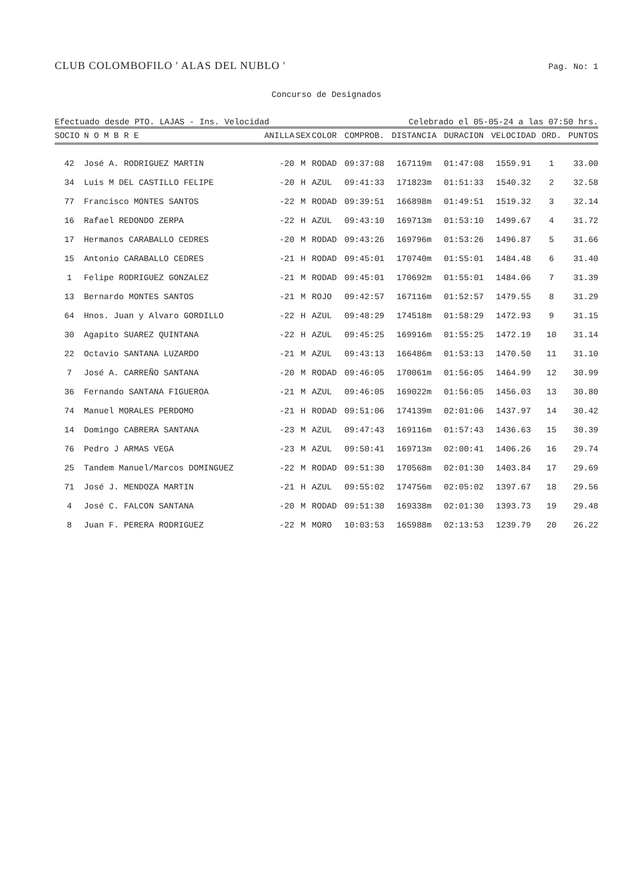CLUB COLOMBOFILO ' ALAS DEL NUBLO ' Pag. No: 1
Concurso de Designados
Efectuado desde PTO. LAJAS - Ins. Velocidad Celebrado el 05-05-24 a las 07:50 hrs.
| SOCIO | N O M B R E | ANILLA | SEX | COLOR | COMPROB. | DISTANCIA | DURACION | VELOCIDAD | ORD. | PUNTOS |
| --- | --- | --- | --- | --- | --- | --- | --- | --- | --- | --- |
| 42 | José A. RODRIGUEZ MARTIN | -20 | M | RODAD | 09:37:08 | 167119m | 01:47:08 | 1559.91 | 1 | 33.00 |
| 34 | Luis M DEL CASTILLO FELIPE | -20 | H | AZUL | 09:41:33 | 171823m | 01:51:33 | 1540.32 | 2 | 32.58 |
| 77 | Francisco MONTES SANTOS | -22 | M | RODAD | 09:39:51 | 166898m | 01:49:51 | 1519.32 | 3 | 32.14 |
| 16 | Rafael REDONDO ZERPA | -22 | H | AZUL | 09:43:10 | 169713m | 01:53:10 | 1499.67 | 4 | 31.72 |
| 17 | Hermanos CARABALLO CEDRES | -20 | M | RODAD | 09:43:26 | 169796m | 01:53:26 | 1496.87 | 5 | 31.66 |
| 15 | Antonio CARABALLO CEDRES | -21 | H | RODAD | 09:45:01 | 170740m | 01:55:01 | 1484.48 | 6 | 31.40 |
| 1 | Felipe RODRIGUEZ GONZALEZ | -21 | M | RODAD | 09:45:01 | 170692m | 01:55:01 | 1484.06 | 7 | 31.39 |
| 13 | Bernardo MONTES SANTOS | -21 | M | ROJO | 09:42:57 | 167116m | 01:52:57 | 1479.55 | 8 | 31.29 |
| 64 | Hnos. Juan y Alvaro GORDILLO | -22 | H | AZUL | 09:48:29 | 174518m | 01:58:29 | 1472.93 | 9 | 31.15 |
| 30 | Agapito SUAREZ QUINTANA | -22 | H | AZUL | 09:45:25 | 169916m | 01:55:25 | 1472.19 | 10 | 31.14 |
| 22 | Octavio SANTANA LUZARDO | -21 | M | AZUL | 09:43:13 | 166486m | 01:53:13 | 1470.50 | 11 | 31.10 |
| 7 | José A. CARREÑO SANTANA | -20 | M | RODAD | 09:46:05 | 170061m | 01:56:05 | 1464.99 | 12 | 30.99 |
| 36 | Fernando SANTANA FIGUEROA | -21 | M | AZUL | 09:46:05 | 169022m | 01:56:05 | 1456.03 | 13 | 30.80 |
| 74 | Manuel MORALES PERDOMO | -21 | H | RODAD | 09:51:06 | 174139m | 02:01:06 | 1437.97 | 14 | 30.42 |
| 14 | Domingo CABRERA SANTANA | -23 | M | AZUL | 09:47:43 | 169116m | 01:57:43 | 1436.63 | 15 | 30.39 |
| 76 | Pedro J ARMAS VEGA | -23 | M | AZUL | 09:50:41 | 169713m | 02:00:41 | 1406.26 | 16 | 29.74 |
| 25 | Tandem Manuel/Marcos DOMINGUEZ | -22 | M | RODAD | 09:51:30 | 170568m | 02:01:30 | 1403.84 | 17 | 29.69 |
| 71 | José J. MENDOZA MARTIN | -21 | H | AZUL | 09:55:02 | 174756m | 02:05:02 | 1397.67 | 18 | 29.56 |
| 4 | José C. FALCON SANTANA | -20 | M | RODAD | 09:51:30 | 169338m | 02:01:30 | 1393.73 | 19 | 29.48 |
| 8 | Juan F. PERERA RODRIGUEZ | -22 | M | MORO | 10:03:53 | 165988m | 02:13:53 | 1239.79 | 20 | 26.22 |